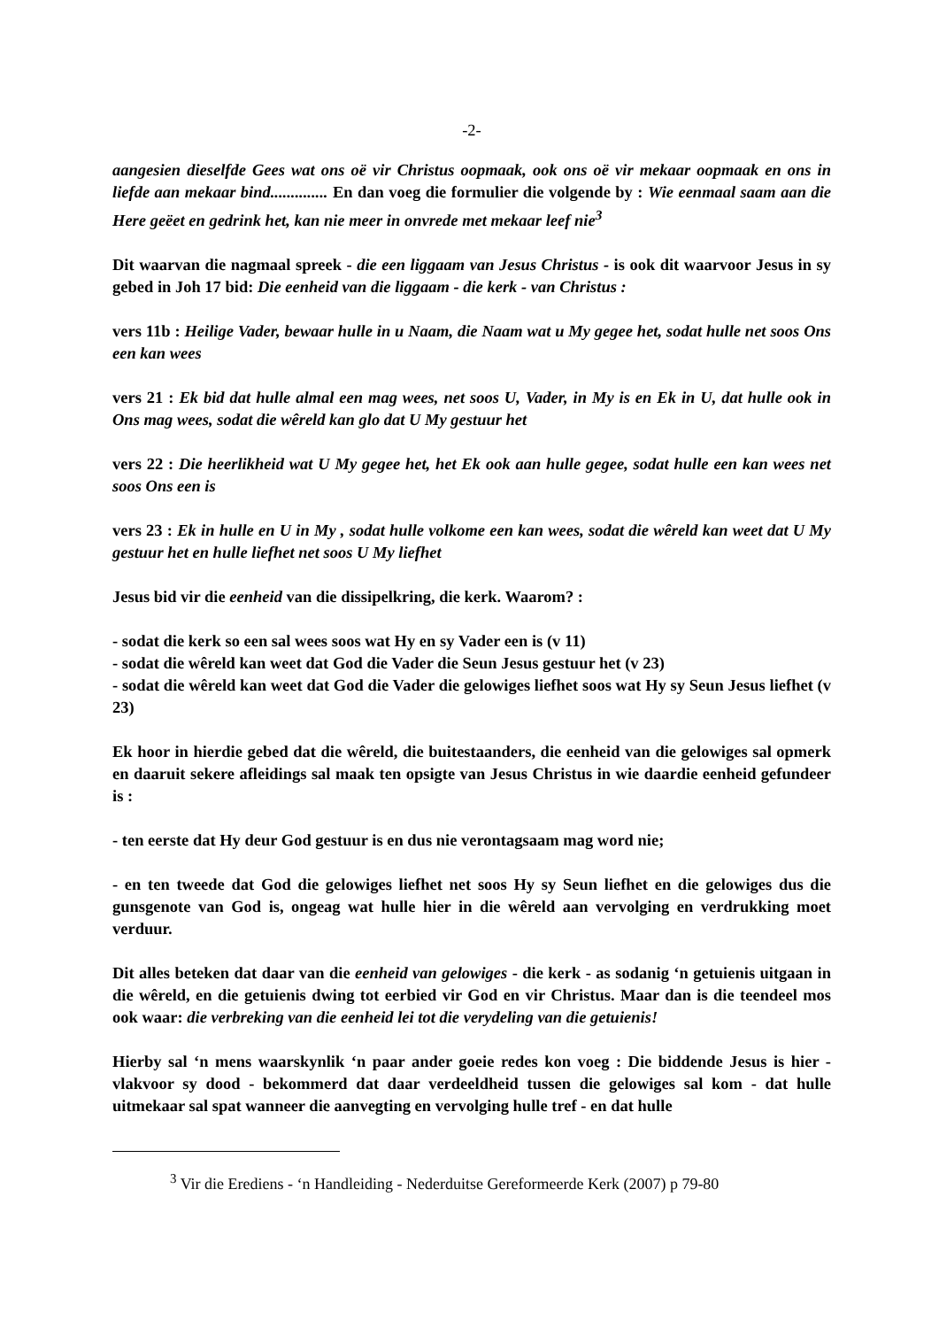-2-
aangesien dieselfde Gees wat ons oë vir Christus oopmaak, ook ons oë vir mekaar oopmaak en ons in liefde aan mekaar bind.............. En dan voeg die formulier die volgende by : Wie eenmaal saam aan die Here geëet en gedrink het, kan nie meer in onvrede met mekaar leef nie<sup>3</sup>
Dit waarvan die nagmaal spreek - die een liggaam van Jesus Christus - is ook dit waarvoor Jesus in sy gebed in Joh 17 bid: Die eenheid van die liggaam - die kerk - van Christus :
vers 11b : Heilige Vader, bewaar hulle in u Naam, die Naam wat u My gegee het, sodat hulle net soos Ons een kan wees
vers 21 : Ek bid dat hulle almal een mag wees, net soos U, Vader, in My is en Ek in U, dat hulle ook in Ons mag wees, sodat die wêreld kan glo dat U My gestuur het
vers 22 : Die heerlikheid wat U My gegee het, het Ek ook aan hulle gegee, sodat hulle een kan wees net soos Ons een is
vers 23 : Ek in hulle en U in My , sodat hulle volkome een kan wees, sodat die wêreld kan weet dat U My gestuur het en hulle liefhet net soos U My liefhet
Jesus bid vir die eenheid van die dissipelkring, die kerk. Waarom? :
- sodat die kerk so een sal wees soos wat Hy en sy Vader een is (v 11)
- sodat die wêreld kan weet dat God die Vader die Seun Jesus gestuur het (v 23)
- sodat die wêreld kan weet dat God die Vader die gelowiges liefhet soos wat Hy sy Seun Jesus liefhet (v 23)
Ek hoor in hierdie gebed dat die wêreld, die buitestaanders, die eenheid van die gelowiges sal opmerk en daaruit sekere afleidings sal maak ten opsigte van Jesus Christus in wie daardie eenheid gefundeer is :
- ten eerste dat Hy deur God gestuur is en dus nie verontagsaam mag word nie;
- en ten tweede dat God die gelowiges liefhet net soos Hy sy Seun liefhet en die gelowiges dus die gunsgenote van God is, ongeag wat hulle hier in die wêreld aan vervolging en verdrukking moet verduur.
Dit alles beteken dat daar van die eenheid van gelowiges - die kerk - as sodanig ‘n getuienis uitgaan in die wêreld, en die getuienis dwing tot eerbied vir God en vir Christus. Maar dan is die teendeel mos ook waar: die verbreking van die eenheid lei tot die verydeling van die getuienis!
Hierby sal ‘n mens waarskynlik ‘n paar ander goeie redes kon voeg : Die biddende Jesus is hier - vlakvoor sy dood - bekommerd dat daar verdeeldheid tussen die gelowiges sal kom - dat hulle uitmekaar sal spat wanneer die aanvegting en vervolging hulle tref - en dat hulle
<sup>3</sup> Vir die Erediens - ‘n Handleiding - Nederduitse Gereformeerde Kerk (2007) p 79-80